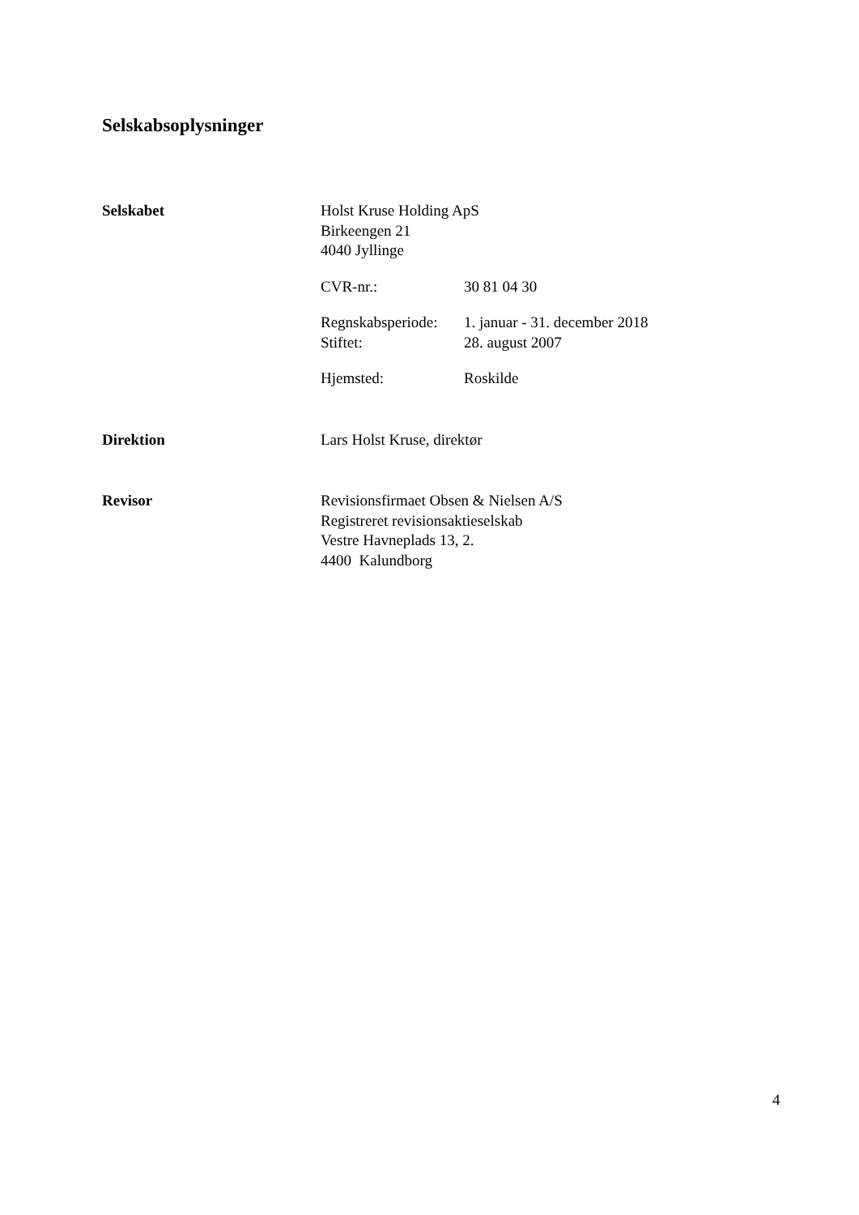Selskabsoplysninger
Selskabet Holst Kruse Holding ApS
Birkeengen 21
4040 Jyllinge
CVR-nr.: 30 81 04 30
Regnskabsperiode: 1. januar - 31. december 2018
Stiftet: 28. august 2007
Hjemsted: Roskilde
Direktion Lars Holst Kruse, direktør
Revisor Revisionsfirmaet Obsen & Nielsen A/S
Registreret revisionsaktieselskab
Vestre Havneplads 13, 2.
4400 Kalundborg
4